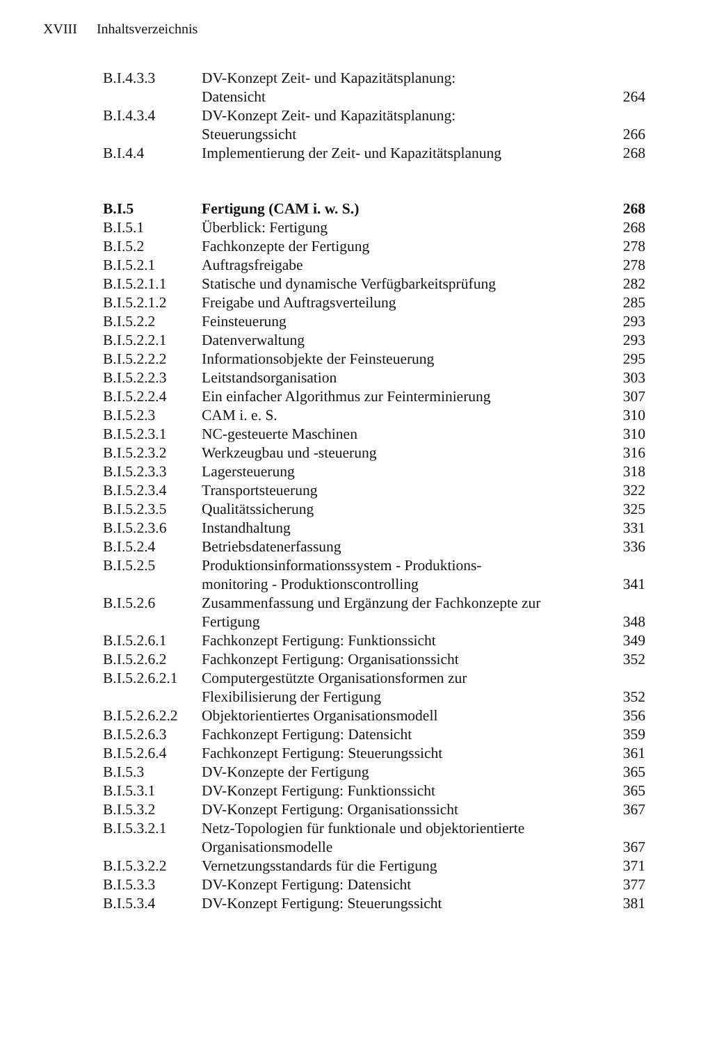XVIII Inhaltsverzeichnis
| B.I.4.3.3 | DV-Konzept Zeit- und Kapazitätsplanung: Datensicht | 264 |
| B.I.4.3.4 | DV-Konzept Zeit- und Kapazitätsplanung: Steuerungssicht | 266 |
| B.I.4.4 | Implementierung der Zeit- und Kapazitätsplanung | 268 |
| B.I.5 | Fertigung (CAM i. w. S.) | 268 |
| B.I.5.1 | Überblick: Fertigung | 268 |
| B.I.5.2 | Fachkonzepte der Fertigung | 278 |
| B.I.5.2.1 | Auftragsfreigabe | 278 |
| B.I.5.2.1.1 | Statische und dynamische Verfügbarkeitsprüfung | 282 |
| B.I.5.2.1.2 | Freigabe und Auftragsverteilung | 285 |
| B.I.5.2.2 | Feinsteuerung | 293 |
| B.I.5.2.2.1 | Datenverwaltung | 293 |
| B.I.5.2.2.2 | Informationsobjekte der Feinsteuerung | 295 |
| B.I.5.2.2.3 | Leitstandsorganisation | 303 |
| B.I.5.2.2.4 | Ein einfacher Algorithmus zur Feinterminierung | 307 |
| B.I.5.2.3 | CAM i. e. S. | 310 |
| B.I.5.2.3.1 | NC-gesteuerte Maschinen | 310 |
| B.I.5.2.3.2 | Werkzeugbau und -steuerung | 316 |
| B.I.5.2.3.3 | Lagersteuerung | 318 |
| B.I.5.2.3.4 | Transportsteuerung | 322 |
| B.I.5.2.3.5 | Qualitätssicherung | 325 |
| B.I.5.2.3.6 | Instandhaltung | 331 |
| B.I.5.2.4 | Betriebsdatenerfassung | 336 |
| B.I.5.2.5 | Produktionsinformationssystem - Produktions- monitoring - Produktionscontrolling | 341 |
| B.I.5.2.6 | Zusammenfassung und Ergänzung der Fachkonzepte zur Fertigung | 348 |
| B.I.5.2.6.1 | Fachkonzept Fertigung: Funktionssicht | 349 |
| B.I.5.2.6.2 | Fachkonzept Fertigung: Organisationssicht | 352 |
| B.I.5.2.6.2.1 | Computergestützte Organisationsformen zur Flexibilisierung der Fertigung | 352 |
| B.I.5.2.6.2.2 | Objektorientiertes Organisationsmodell | 356 |
| B.I.5.2.6.3 | Fachkonzept Fertigung: Datensicht | 359 |
| B.I.5.2.6.4 | Fachkonzept Fertigung: Steuerungssicht | 361 |
| B.I.5.3 | DV-Konzepte der Fertigung | 365 |
| B.I.5.3.1 | DV-Konzept Fertigung: Funktionssicht | 365 |
| B.I.5.3.2 | DV-Konzept Fertigung: Organisationssicht | 367 |
| B.I.5.3.2.1 | Netz-Topologien für funktionale und objektorientierte Organisationsmodelle | 367 |
| B.I.5.3.2.2 | Vernetzungsstandards für die Fertigung | 371 |
| B.I.5.3.3 | DV-Konzept Fertigung: Datensicht | 377 |
| B.I.5.3.4 | DV-Konzept Fertigung: Steuerungssicht | 381 |